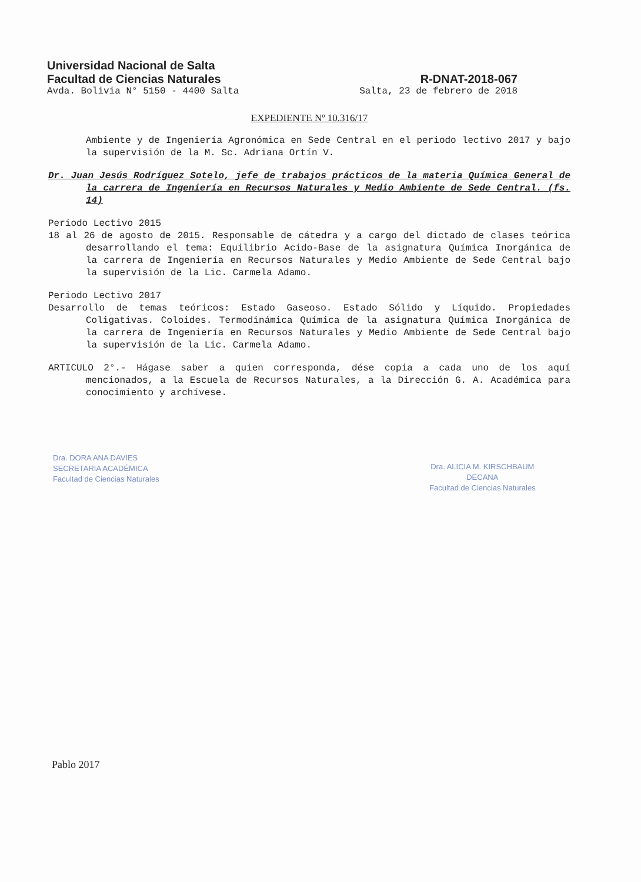Universidad Nacional de Salta
Facultad de Ciencias Naturales R-DNAT-2018-067
Avda. Bolivia N° 5150 - 4400 Salta Salta, 23 de febrero de 2018
EXPEDIENTE Nº 10.316/17
Ambiente y de Ingeniería Agronómica en Sede Central en el periodo lectivo 2017 y bajo la supervisión de la M. Sc. Adriana Ortín V.
Dr. Juan Jesús Rodríguez Sotelo, jefe de trabajos prácticos de la materia Química General de la carrera de Ingeniería en Recursos Naturales y Medio Ambiente de Sede Central. (fs. 14)
Periodo Lectivo 2015
18 al 26 de agosto de 2015. Responsable de cátedra y a cargo del dictado de clases teórica desarrollando el tema: Equilibrio Acido-Base de la asignatura Química Inorgánica de la carrera de Ingeniería en Recursos Naturales y Medio Ambiente de Sede Central bajo la supervisión de la Lic. Carmela Adamo.
Periodo Lectivo 2017
Desarrollo de temas teóricos: Estado Gaseoso. Estado Sólido y Líquido. Propiedades Coligativas. Coloides. Termodinámica Química de la asignatura Química Inorgánica de la carrera de Ingeniería en Recursos Naturales y Medio Ambiente de Sede Central bajo la supervisión de la Lic. Carmela Adamo.
ARTICULO 2°.- Hágase saber a quien corresponda, dése copia a cada uno de los aquí mencionados, a la Escuela de Recursos Naturales, a la Dirección G. A. Académica para conocimiento y archívese.
Dra. DORA ANA DAVIES
SECRETARIA ACADÉMICA
Facultad de Ciencias Naturales
Dra. ALICIA M. KIRSCHBAUM
DECANA
Facultad de Ciencias Naturales
Pablo 2017